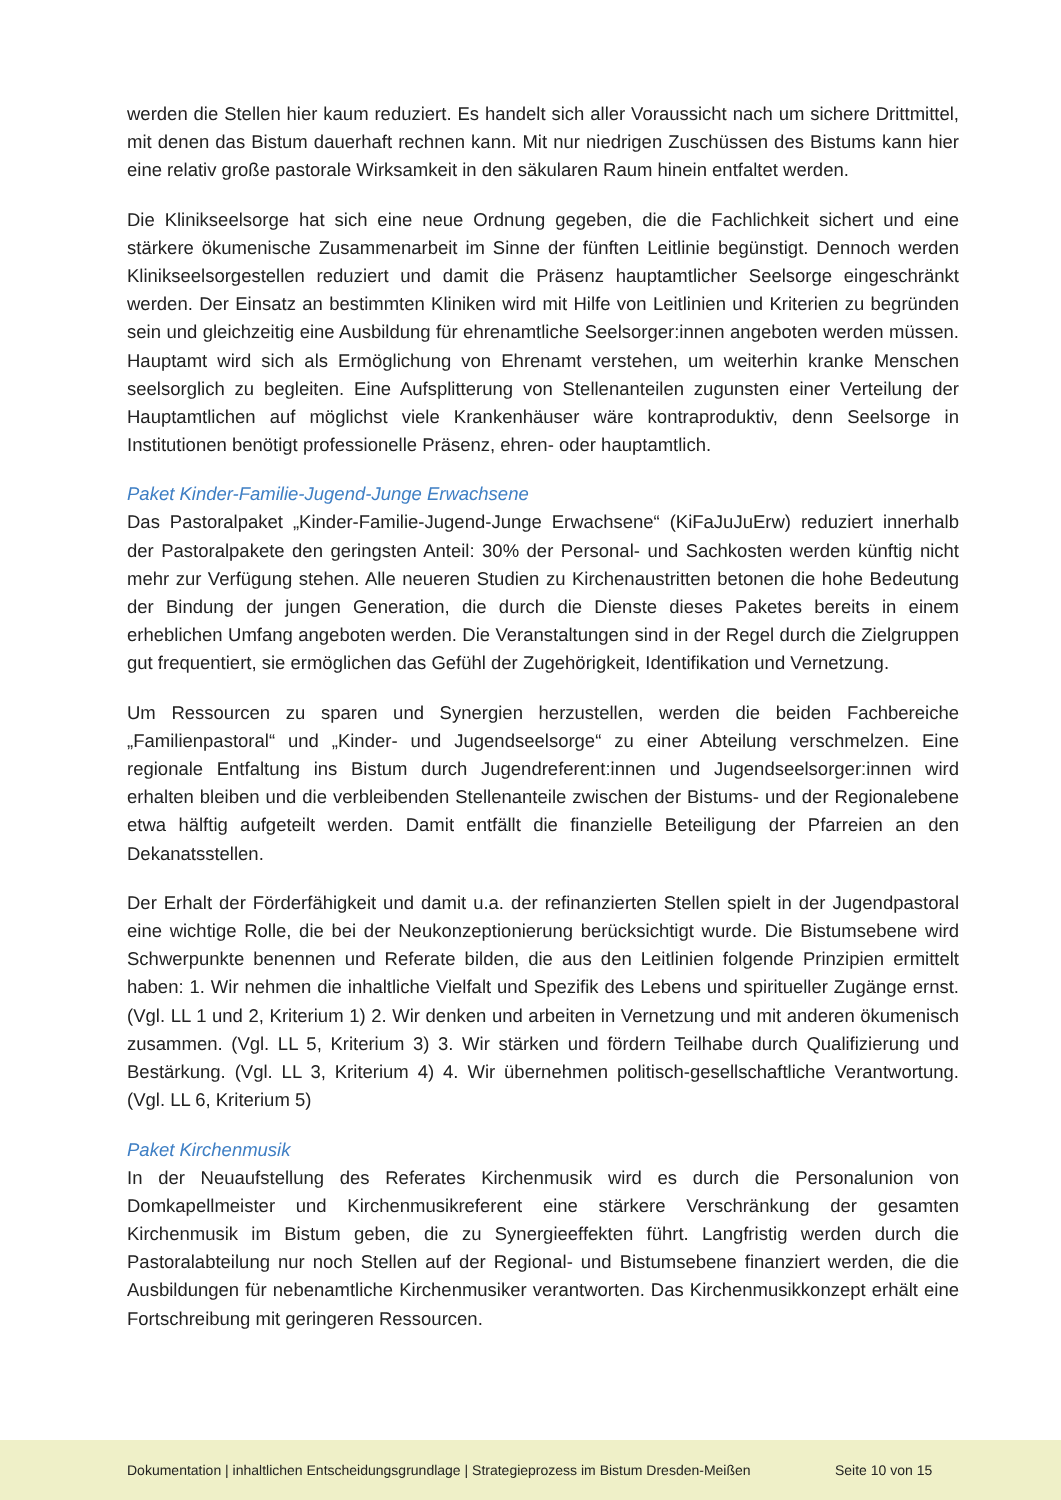werden die Stellen hier kaum reduziert. Es handelt sich aller Voraussicht nach um sichere Drittmittel, mit denen das Bistum dauerhaft rechnen kann. Mit nur niedrigen Zuschüssen des Bistums kann hier eine relativ große pastorale Wirksamkeit in den säkularen Raum hinein entfaltet werden.
Die Klinikseelsorge hat sich eine neue Ordnung gegeben, die die Fachlichkeit sichert und eine stärkere ökumenische Zusammenarbeit im Sinne der fünften Leitlinie begünstigt. Dennoch werden Klinikseelsorgestellen reduziert und damit die Präsenz hauptamtlicher Seelsorge eingeschränkt werden. Der Einsatz an bestimmten Kliniken wird mit Hilfe von Leitlinien und Kriterien zu begründen sein und gleichzeitig eine Ausbildung für ehrenamtliche Seelsorger:innen angeboten werden müssen. Hauptamt wird sich als Ermöglichung von Ehrenamt verstehen, um weiterhin kranke Menschen seelsorglich zu begleiten. Eine Aufsplitterung von Stellenanteilen zugunsten einer Verteilung der Hauptamtlichen auf möglichst viele Krankenhäuser wäre kontraproduktiv, denn Seelsorge in Institutionen benötigt professionelle Präsenz, ehren- oder hauptamtlich.
Paket Kinder-Familie-Jugend-Junge Erwachsene
Das Pastoralpaket „Kinder-Familie-Jugend-Junge Erwachsene“ (KiFaJuJuErw) reduziert innerhalb der Pastoralpakete den geringsten Anteil: 30% der Personal- und Sachkosten werden künftig nicht mehr zur Verfügung stehen. Alle neueren Studien zu Kirchenaustritten betonen die hohe Bedeutung der Bindung der jungen Generation, die durch die Dienste dieses Paketes bereits in einem erheblichen Umfang angeboten werden. Die Veranstaltungen sind in der Regel durch die Zielgruppen gut frequentiert, sie ermöglichen das Gefühl der Zugehörigkeit, Identifikation und Vernetzung.
Um Ressourcen zu sparen und Synergien herzustellen, werden die beiden Fachbereiche „Familienpastoral“ und „Kinder- und Jugendseelsorge“ zu einer Abteilung verschmelzen. Eine regionale Entfaltung ins Bistum durch Jugendreferent:innen und Jugendseelsorger:innen wird erhalten bleiben und die verbleibenden Stellenanteile zwischen der Bistums- und der Regionalebene etwa hälftig aufgeteilt werden. Damit entfällt die finanzielle Beteiligung der Pfarreien an den Dekanatsstellen.
Der Erhalt der Förderfähigkeit und damit u.a. der refinanzierten Stellen spielt in der Jugendpastoral eine wichtige Rolle, die bei der Neukonzeptionierung berücksichtigt wurde. Die Bistumsebene wird Schwerpunkte benennen und Referate bilden, die aus den Leitlinien folgende Prinzipien ermittelt haben: 1. Wir nehmen die inhaltliche Vielfalt und Spezifik des Lebens und spiritueller Zugänge ernst. (Vgl. LL 1 und 2, Kriterium 1) 2. Wir denken und arbeiten in Vernetzung und mit anderen ökumenisch zusammen. (Vgl. LL 5, Kriterium 3) 3. Wir stärken und fördern Teilhabe durch Qualifizierung und Bestärkung. (Vgl. LL 3, Kriterium 4) 4. Wir übernehmen politisch-gesellschaftliche Verantwortung. (Vgl. LL 6, Kriterium 5)
Paket Kirchenmusik
In der Neuaufstellung des Referates Kirchenmusik wird es durch die Personalunion von Domkapellmeister und Kirchenmusikreferent eine stärkere Verschränkung der gesamten Kirchenmusik im Bistum geben, die zu Synergieeffekten führt. Langfristig werden durch die Pastoralabteilung nur noch Stellen auf der Regional- und Bistumsebene finanziert werden, die die Ausbildungen für nebenamtliche Kirchenmusiker verantworten. Das Kirchenmusikkonzept erhält eine Fortschreibung mit geringeren Ressourcen.
Dokumentation | inhaltlichen Entscheidungsgrundlage | Strategieprozess im Bistum Dresden-Meißen Seite 10 von 15